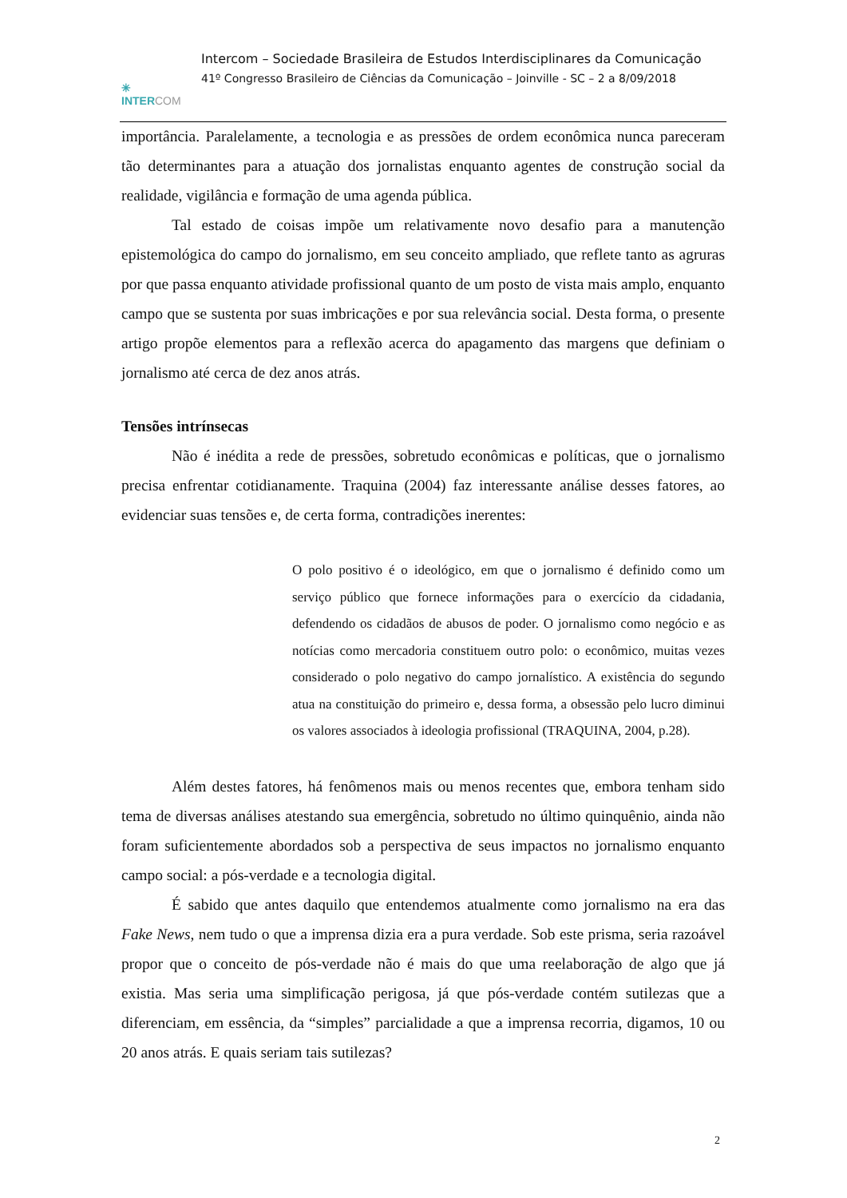✳
INTERCOM
Intercom – Sociedade Brasileira de Estudos Interdisciplinares da Comunicação
41º Congresso Brasileiro de Ciências da Comunicação – Joinville - SC – 2 a 8/09/2018
importância. Paralelamente, a tecnologia e as pressões de ordem econômica nunca pareceram tão determinantes para a atuação dos jornalistas enquanto agentes de construção social da realidade, vigilância e formação de uma agenda pública.
Tal estado de coisas impõe um relativamente novo desafio para a manutenção epistemológica do campo do jornalismo, em seu conceito ampliado, que reflete tanto as agruras por que passa enquanto atividade profissional quanto de um posto de vista mais amplo, enquanto campo que se sustenta por suas imbricações e por sua relevância social. Desta forma, o presente artigo propõe elementos para a reflexão acerca do apagamento das margens que definiam o jornalismo até cerca de dez anos atrás.
Tensões intrínsecas
Não é inédita a rede de pressões, sobretudo econômicas e políticas, que o jornalismo precisa enfrentar cotidianamente. Traquina (2004) faz interessante análise desses fatores, ao evidenciar suas tensões e, de certa forma, contradições inerentes:
O polo positivo é o ideológico, em que o jornalismo é definido como um serviço público que fornece informações para o exercício da cidadania, defendendo os cidadãos de abusos de poder. O jornalismo como negócio e as notícias como mercadoria constituem outro polo: o econômico, muitas vezes considerado o polo negativo do campo jornalístico. A existência do segundo atua na constituição do primeiro e, dessa forma, a obsessão pelo lucro diminui os valores associados à ideologia profissional (TRAQUINA, 2004, p.28).
Além destes fatores, há fenômenos mais ou menos recentes que, embora tenham sido tema de diversas análises atestando sua emergência, sobretudo no último quinquênio, ainda não foram suficientemente abordados sob a perspectiva de seus impactos no jornalismo enquanto campo social: a pós-verdade e a tecnologia digital.
É sabido que antes daquilo que entendemos atualmente como jornalismo na era das Fake News, nem tudo o que a imprensa dizia era a pura verdade. Sob este prisma, seria razoável propor que o conceito de pós-verdade não é mais do que uma reelaboração de algo que já existia. Mas seria uma simplificação perigosa, já que pós-verdade contém sutilezas que a diferenciam, em essência, da “simples” parcialidade a que a imprensa recorria, digamos, 10 ou 20 anos atrás. E quais seriam tais sutilezas?
2